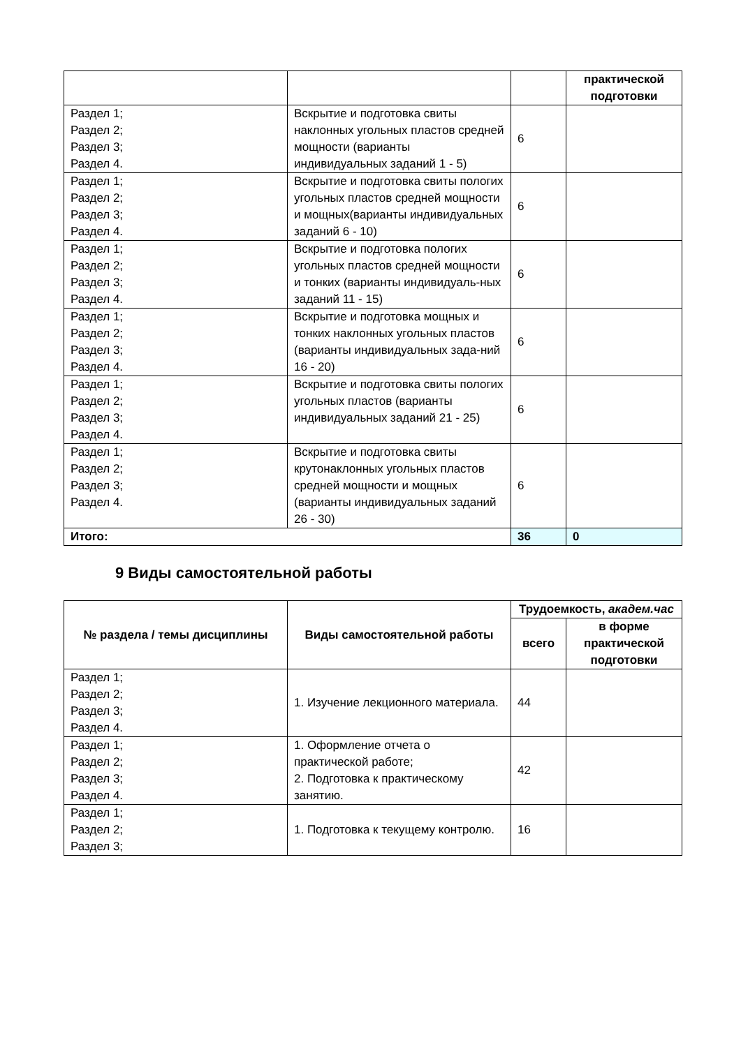| | | | практической подготовки |
| Раздел 1; Раздел 2; Раздел 3; Раздел 4. | Вскрытие и подготовка свиты наклонных угольных пластов средней мощности (варианты индивидуальных заданий 1 - 5) | 6 | |
| Раздел 1; Раздел 2; Раздел 3; Раздел 4. | Вскрытие и подготовка свиты пологих угольных пластов средней мощности и мощных(варианты индивидуальных заданий 6 - 10) | 6 | |
| Раздел 1; Раздел 2; Раздел 3; Раздел 4. | Вскрытие и подготовка пологих угольных пластов средней мощности и тонких (варианты индивидуаль-ных заданий 11 - 15) | 6 | |
| Раздел 1; Раздел 2; Раздел 3; Раздел 4. | Вскрытие и подготовка мощных и тонких наклонных угольных пластов (варианты индивидуальных зада-ний 16 - 20) | 6 | |
| Раздел 1; Раздел 2; Раздел 3; Раздел 4. | Вскрытие и подготовка свиты пологих угольных пластов (варианты индивидуальных заданий 21 - 25) | 6 | |
| Раздел 1; Раздел 2; Раздел 3; Раздел 4. | Вскрытие и подготовка свиты крутонаклонных угольных пластов средней мощности и мощных (варианты индивидуальных заданий 26 - 30) | 6 | |
| Итого: | | 36 | 0 |
9 Виды самостоятельной работы
| № раздела / темы дисциплины | Виды самостоятельной работы | Трудоемкость, академ.час | |
| --- | --- | --- | --- |
| | | всего | в форме практической подготовки |
| Раздел 1; Раздел 2; Раздел 3; Раздел 4. | 1. Изучение лекционного материала. | 44 | |
| Раздел 1; Раздел 2; Раздел 3; Раздел 4. | 1. Оформление отчета о практической работе; 2. Подготовка к практическому занятию. | 42 | |
| Раздел 1; Раздел 2; Раздел 3; | 1. Подготовка к текущему контролю. | 16 | |